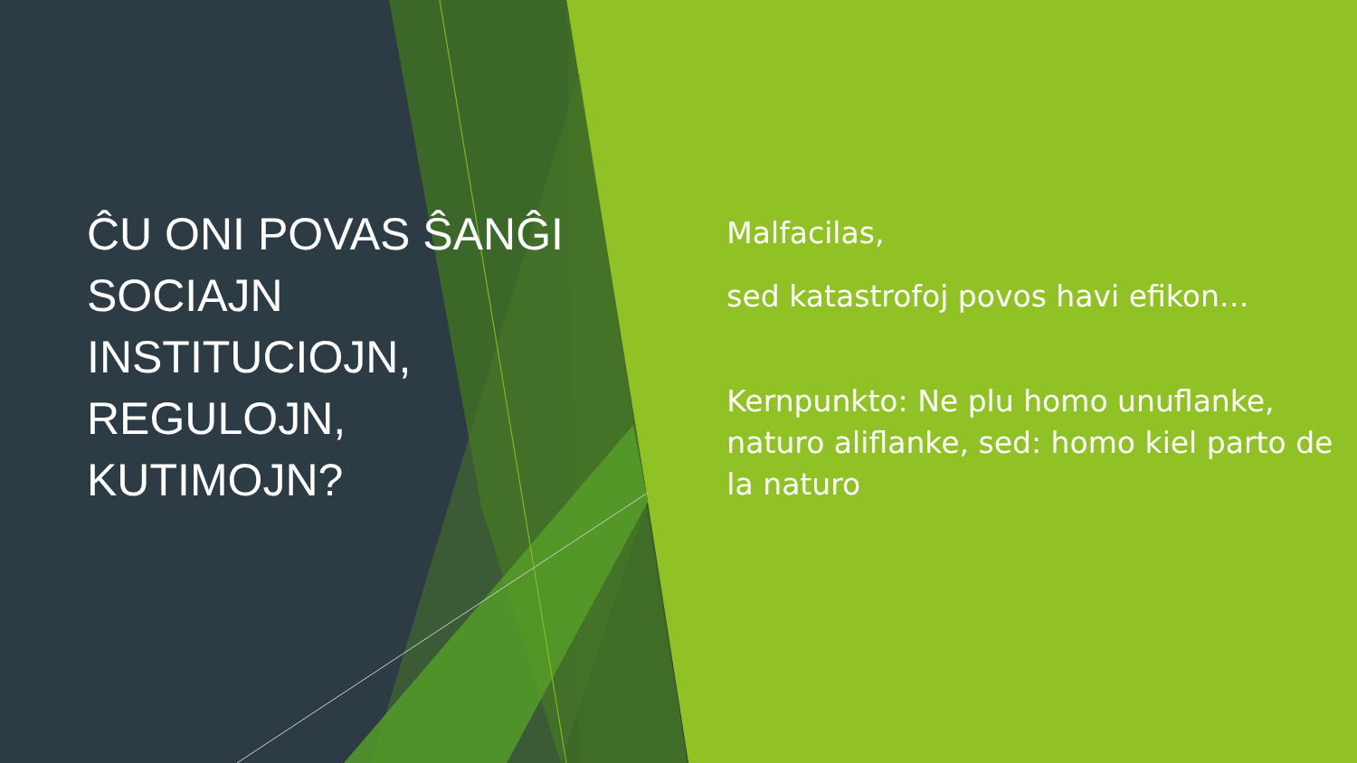ĈU ONI POVAS ŜANĜI SOCIAJN INSTITUCIOJN, REGULOJN, KUTIMOJN?
Malfacilas,
sed katastrofoj povos havi efikon…
Kernpunkto: Ne plu homo unuflanke, naturo aliflanke, sed: homo kiel parto de la naturo